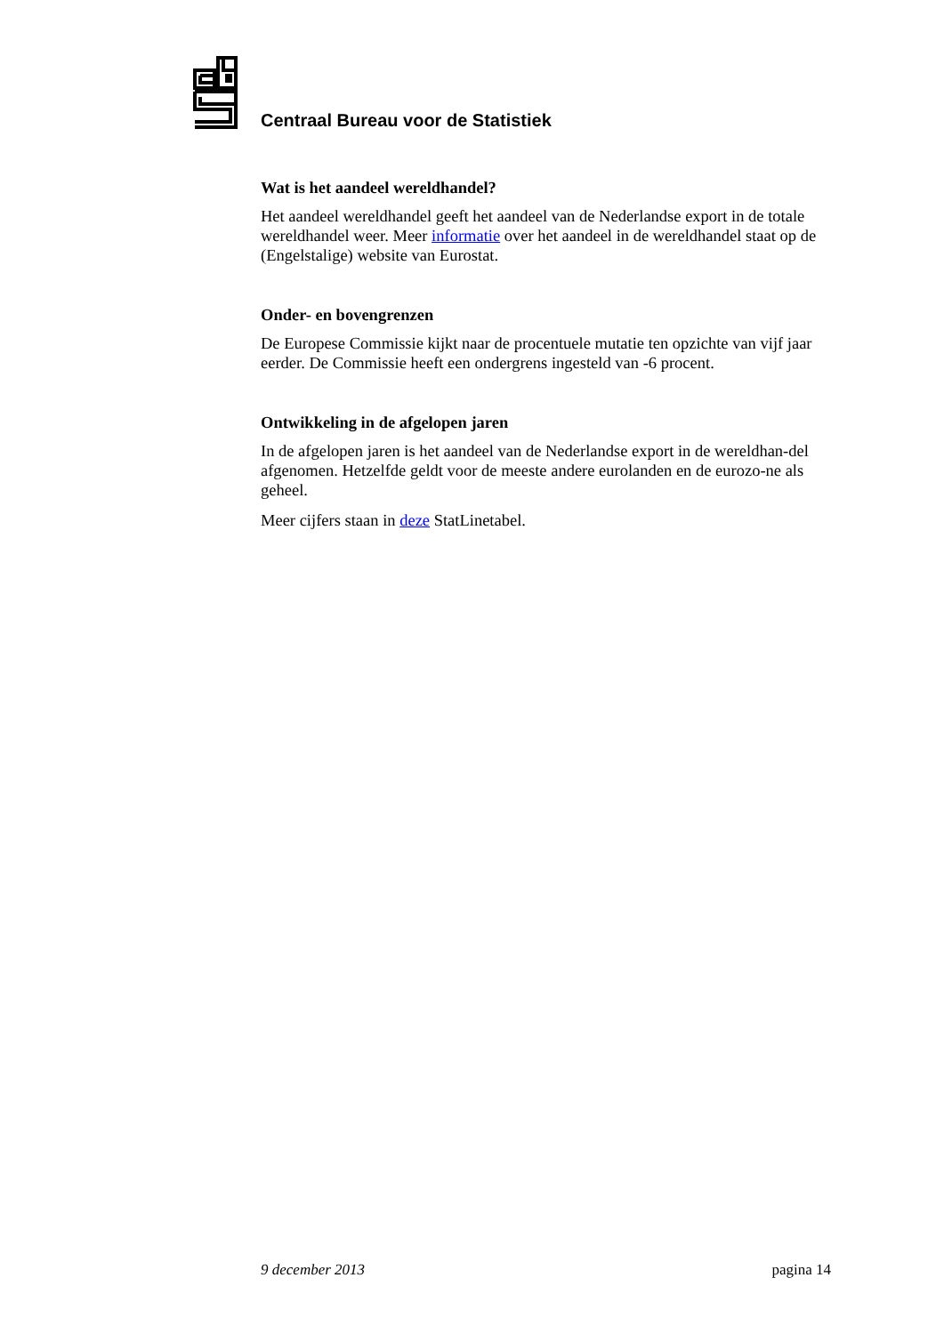Centraal Bureau voor de Statistiek
Wat is het aandeel wereldhandel?
Het aandeel wereldhandel geeft het aandeel van de Nederlandse export in de totale wereldhandel weer. Meer informatie over het aandeel in de wereldhandel staat op de (Engelstalige) website van Eurostat.
Onder- en bovengrenzen
De Europese Commissie kijkt naar de procentuele mutatie ten opzichte van vijf jaar eerder. De Commissie heeft een ondergrens ingesteld van -6 procent.
Ontwikkeling in de afgelopen jaren
In de afgelopen jaren is het aandeel van de Nederlandse export in de wereldhan-del afgenomen. Hetzelfde geldt voor de meeste andere eurolanden en de eurozo-ne als geheel.
Meer cijfers staan in deze StatLinetabel.
9 december 2013 pagina 14